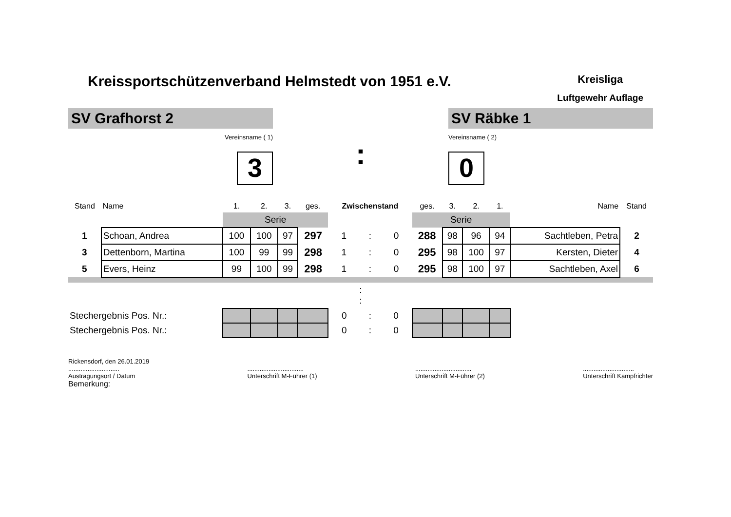Kreissportschützenverband Helmstedt von 1951 e.V.
Kreisliga
Luftgewehr Auflage
SV Grafhorst 2
Vereinsname ( 1)
3
:
SV Räbke 1
Vereinsname ( 2)
0
| Stand | Name | 1. | 2. | 3. | ges. | Zwischenstand | | | ges. | 3. | 2. | 1. | Name | Stand |
| --- | --- | --- | --- | --- | --- | --- | --- | --- | --- | --- | --- | --- | --- | --- |
| | | Serie | | | | | | | Serie | | | | | |
| 1 | Schoan, Andrea | 100 | 100 | 97 | 297 | 1 | : | 0 | 288 | 98 | 96 | 94 | Sachtleben, Petra | 2 |
| 3 | Dettenborn, Martina | 100 | 99 | 99 | 298 | 1 | : | 0 | 295 | 98 | 100 | 97 | Kersten, Dieter | 4 |
| 5 | Evers, Heinz | 99 | 100 | 99 | 298 | 1 | : | 0 | 295 | 98 | 100 | 97 | Sachtleben, Axel | 6 |
| : : | | | | | | | | | | | | | | |
| Stechergebnis Pos. Nr.: | | | | | | 0 | : | 0 | | | | | | |
| Stechergebnis Pos. Nr.: | | | | | | 0 | : | 0 | | | | | | |
Rickensdorf, den 26.01.2019
.............................
Austragungsort / Datum
Bemerkung:
................................
Unterschrift M-Führer (1)
................................
Unterschrift M-Führer (2)
.............................
Unterschrift Kampfrichter